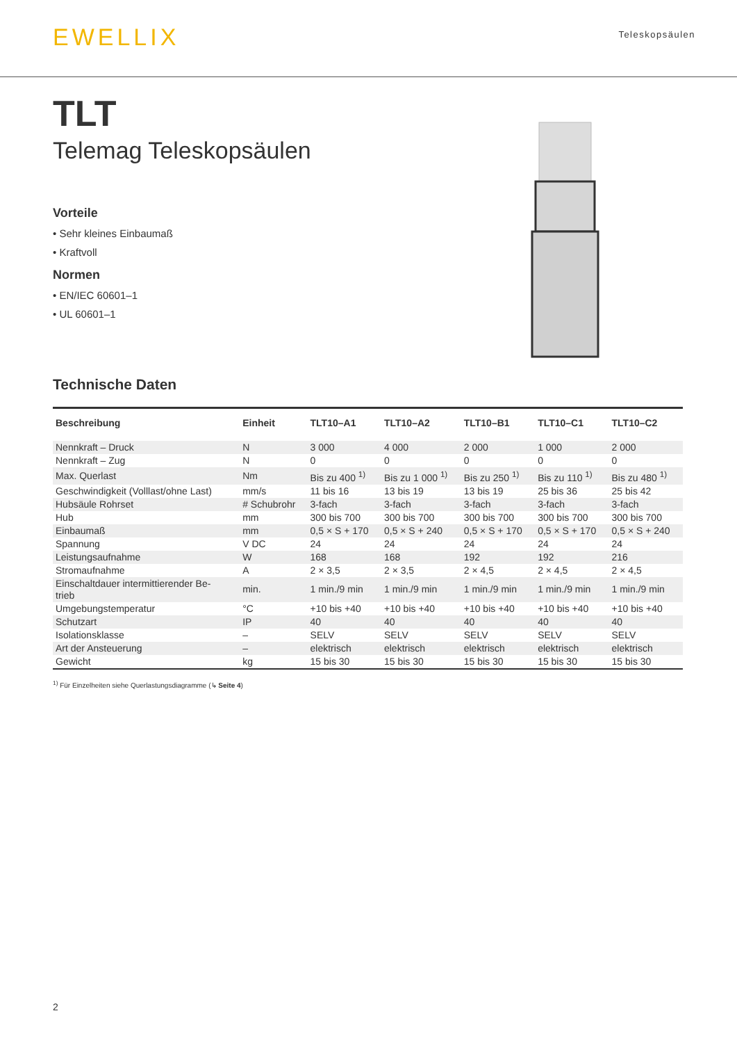EWELLIX
Teleskopsäulen
TLT
Telemag Teleskopsäulen
Vorteile
• Sehr kleines Einbaumaß
• Kraftvoll
Normen
• EN/IEC 60601–1
• UL 60601–1
Technische Daten
| Beschreibung | Einheit | TLT10–A1 | TLT10–A2 | TLT10–B1 | TLT10–C1 | TLT10–C2 |
| --- | --- | --- | --- | --- | --- | --- |
| Nennkraft – Druck | N | 3 000 | 4 000 | 2 000 | 1 000 | 2 000 |
| Nennkraft – Zug | N | 0 | 0 | 0 | 0 | 0 |
| Max. Querlast | Nm | Bis zu 400 <sup>1)</sup> | Bis zu 1 000 <sup>1)</sup> | Bis zu 250 <sup>1)</sup> | Bis zu 110 <sup>1)</sup> | Bis zu 480 <sup>1)</sup> |
| Geschwindigkeit (Volllast/ohne Last) | mm/s | 11 bis 16 | 13 bis 19 | 13 bis 19 | 25 bis 36 | 25 bis 42 |
| Hubsäule Rohrset | # Schubrohr | 3-fach | 3-fach | 3-fach | 3-fach | 3-fach |
| Hub | mm | 300 bis 700 | 300 bis 700 | 300 bis 700 | 300 bis 700 | 300 bis 700 |
| Einbaumaß | mm | 0,5 × S + 170 | 0,5 × S + 240 | 0,5 × S + 170 | 0,5 × S + 170 | 0,5 × S + 240 |
| Spannung | V DC | 24 | 24 | 24 | 24 | 24 |
| Leistungsaufnahme | W | 168 | 168 | 192 | 192 | 216 |
| Stromaufnahme | A | 2 × 3,5 | 2 × 3,5 | 2 × 4,5 | 2 × 4,5 | 2 × 4,5 |
| Einschaltdauer intermittierender Be- trieb | min. | 1 min./9 min | 1 min./9 min | 1 min./9 min | 1 min./9 min | 1 min./9 min |
| Umgebungstemperatur | °C | +10 bis +40 | +10 bis +40 | +10 bis +40 | +10 bis +40 | +10 bis +40 |
| Schutzart | IP | 40 | 40 | 40 | 40 | 40 |
| Isolationsklasse | – | SELV | SELV | SELV | SELV | SELV |
| Art der Ansteuerung | – | elektrisch | elektrisch | elektrisch | elektrisch | elektrisch |
| Gewicht | kg | 15 bis 30 | 15 bis 30 | 15 bis 30 | 15 bis 30 | 15 bis 30 |
<sup>1)</sup> Für Einzelheiten siehe Querlastungsdiagramme (↳ Seite 4)
2